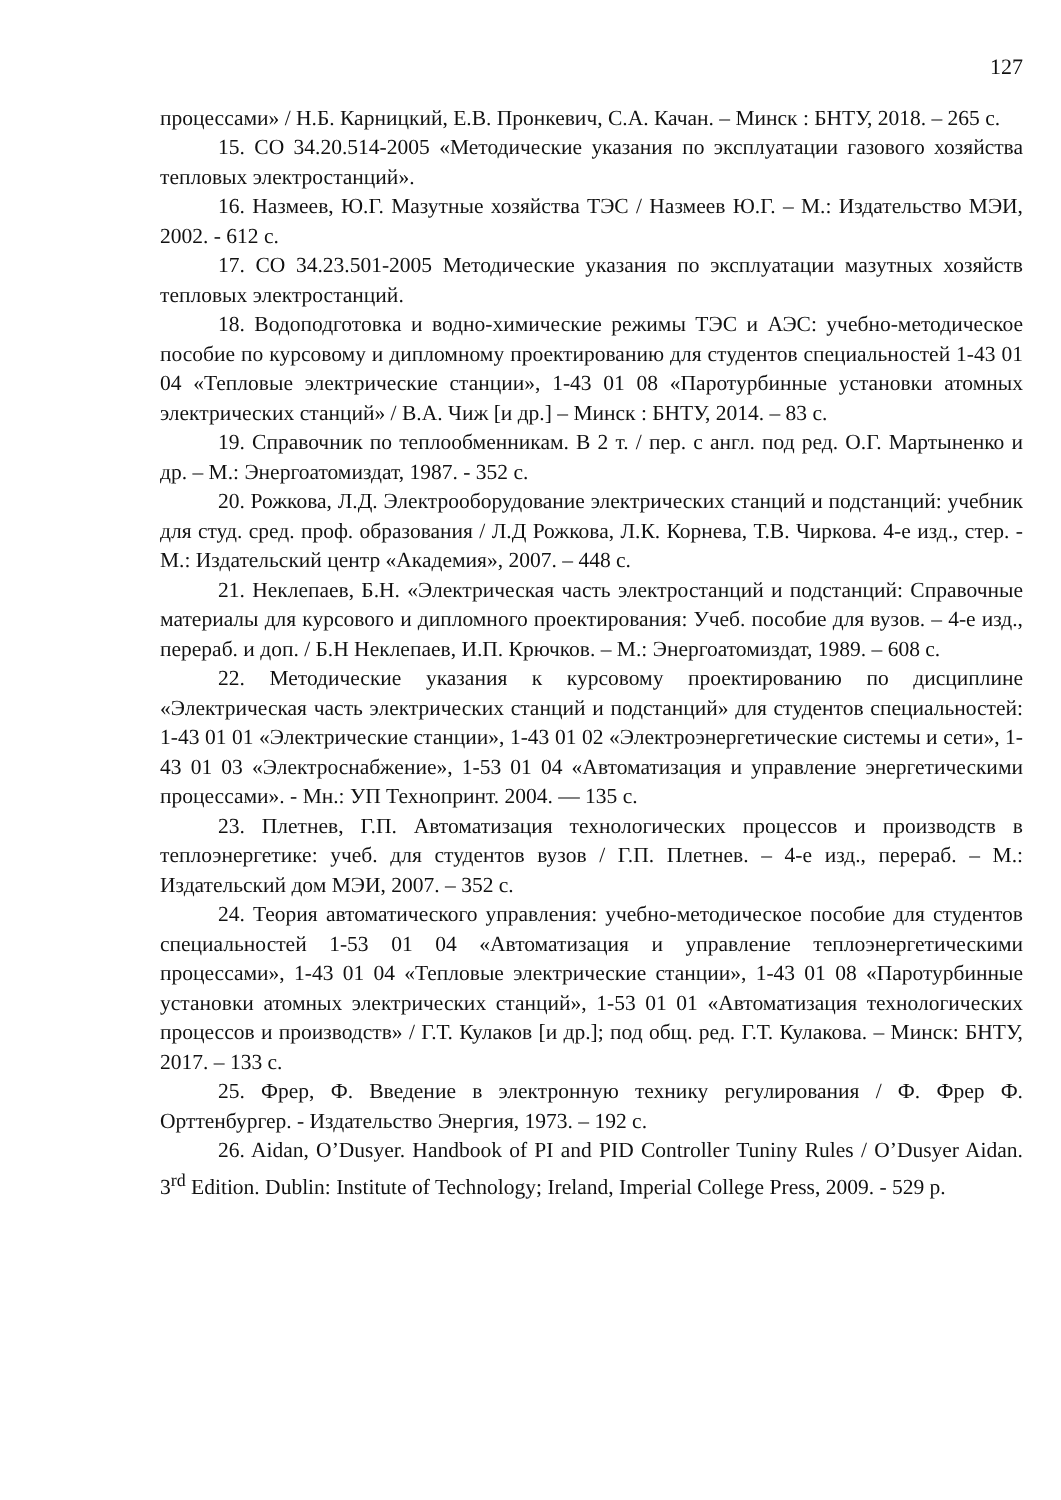127
процессами» / Н.Б. Карницкий, Е.В. Пронкевич, С.А. Качан. – Минск : БНТУ, 2018. – 265 с.
15. СО 34.20.514-2005 «Методические указания по эксплуатации газового хозяйства тепловых электростанций».
16. Назмеев, Ю.Г. Мазутные хозяйства ТЭС / Назмеев Ю.Г. – М.: Издательство МЭИ, 2002. - 612 с.
17. СО 34.23.501-2005 Методические указания по эксплуатации мазутных хозяйств тепловых электростанций.
18. Водоподготовка и водно-химические режимы ТЭС и АЭС: учебно-методическое пособие по курсовому и дипломному проектированию для студентов специальностей 1-43 01 04 «Тепловые электрические станции», 1-43 01 08 «Паротурбинные установки атомных электрических станций» / В.А. Чиж [и др.] – Минск : БНТУ, 2014. – 83 с.
19. Справочник по теплообменникам. В 2 т. / пер. с англ. под ред. О.Г. Мартыненко и др. – М.: Энергоатомиздат, 1987. - 352 с.
20. Рожкова, Л.Д. Электрооборудование электрических станций и подстанций: учебник для студ. сред. проф. образования / Л.Д Рожкова, Л.К. Корнева, Т.В. Чиркова. 4-е изд., стер. - М.: Издательский центр «Академия», 2007. – 448 с.
21. Неклепаев, Б.Н. «Электрическая часть электростанций и подстанций: Справочные материалы для курсового и дипломного проектирования: Учеб. пособие для вузов. – 4-е изд., перераб. и доп. / Б.Н Неклепаев, И.П. Крючков. – М.: Энергоатомиздат, 1989. – 608 с.
22. Методические указания к курсовому проектированию по дисциплине «Электрическая часть электрических станций и подстанций» для студентов специальностей: 1-43 01 01 «Электрические станции», 1-43 01 02 «Электроэнергетические системы и сети», 1-43 01 03 «Электроснабжение», 1-53 01 04 «Автоматизация и управление энергетическими процессами». - Мн.: УП Технопринт. 2004. — 135 с.
23. Плетнев, Г.П. Автоматизация технологических процессов и производств в теплоэнергетике: учеб. для студентов вузов / Г.П. Плетнев. – 4-е изд., перераб. – М.: Издательский дом МЭИ, 2007. – 352 с.
24. Теория автоматического управления: учебно-методическое пособие для студентов специальностей 1-53 01 04 «Автоматизация и управление теплоэнергетическими процессами», 1-43 01 04 «Тепловые электрические станции», 1-43 01 08 «Паротурбинные установки атомных электрических станций», 1-53 01 01 «Автоматизация технологических процессов и производств» / Г.Т. Кулаков [и др.]; под общ. ред. Г.Т. Кулакова. – Минск: БНТУ, 2017. – 133 с.
25. Фрер, Ф. Введение в электронную технику регулирования / Ф. Фрер Ф. Орттенбургер. - Издательство Энергия, 1973. – 192 с.
26. Aidan, O’Dusyer. Handbook of PI and PID Controller Tuniny Rules / O’Dusyer Aidan. 3<sup>rd</sup> Edition. Dublin: Institute of Technology; Ireland, Imperial College Press, 2009. - 529 p.